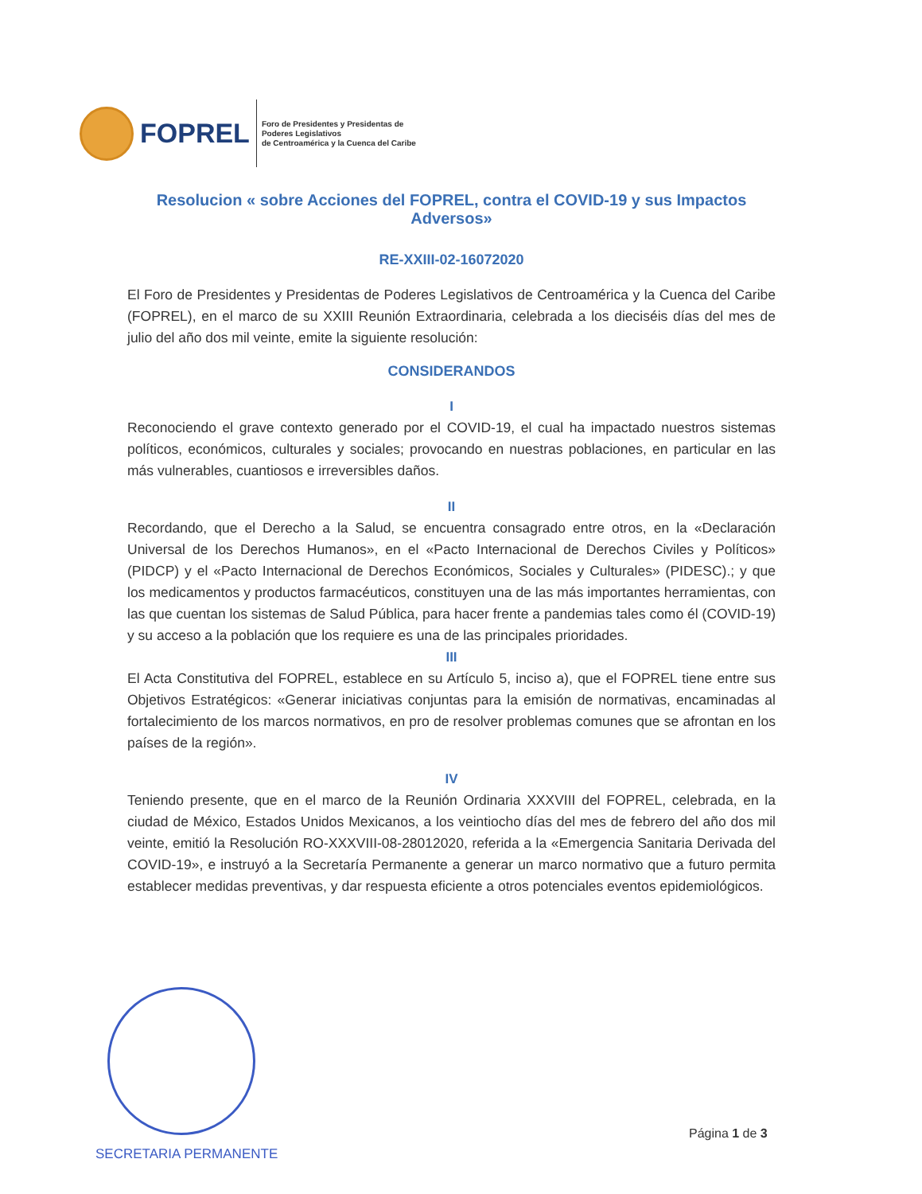FOPREL
Foro de Presidentes y Presidentas de
Poderes Legislativos
de Centroamérica y la Cuenca del Caribe
Resolucion « sobre Acciones del FOPREL, contra el COVID-19 y sus Impactos Adversos»
RE-XXIII-02-16072020
El Foro de Presidentes y Presidentas de Poderes Legislativos de Centroamérica y la Cuenca del Caribe (FOPREL), en el marco de su XXIII Reunión Extraordinaria, celebrada a los dieciséis días del mes de julio del año dos mil veinte, emite la siguiente resolución:
CONSIDERANDOS
I
Reconociendo el grave contexto generado por el COVID-19, el cual ha impactado nuestros sistemas políticos, económicos, culturales y sociales; provocando en nuestras poblaciones, en particular en las más vulnerables, cuantiosos e irreversibles daños.
II
Recordando, que el Derecho a la Salud, se encuentra consagrado entre otros, en la «Declaración Universal de los Derechos Humanos», en el «Pacto Internacional de Derechos Civiles y Políticos» (PIDCP) y el «Pacto Internacional de Derechos Económicos, Sociales y Culturales» (PIDESC).; y que los medicamentos y productos farmacéuticos, constituyen una de las más importantes herramientas, con las que cuentan los sistemas de Salud Pública, para hacer frente a pandemias tales como él (COVID-19) y su acceso a la población que los requiere es una de las principales prioridades.
III
El Acta Constitutiva del FOPREL, establece en su Artículo 5, inciso a), que el FOPREL tiene entre sus Objetivos Estratégicos: «Generar iniciativas conjuntas para la emisión de normativas, encaminadas al fortalecimiento de los marcos normativos, en pro de resolver problemas comunes que se afrontan en los países de la región».
IV
Teniendo presente, que en el marco de la Reunión Ordinaria XXXVIII del FOPREL, celebrada, en la ciudad de México, Estados Unidos Mexicanos, a los veintiocho días del mes de febrero del año dos mil veinte, emitió la Resolución RO-XXXVIII-08-28012020, referida a la «Emergencia Sanitaria Derivada del COVID-19», e instruyó a la Secretaría Permanente a generar un marco normativo que a futuro permita establecer medidas preventivas, y dar respuesta eficiente a otros potenciales eventos epidemiológicos.
SECRETARIA PERMANENTE
Página 1 de 3